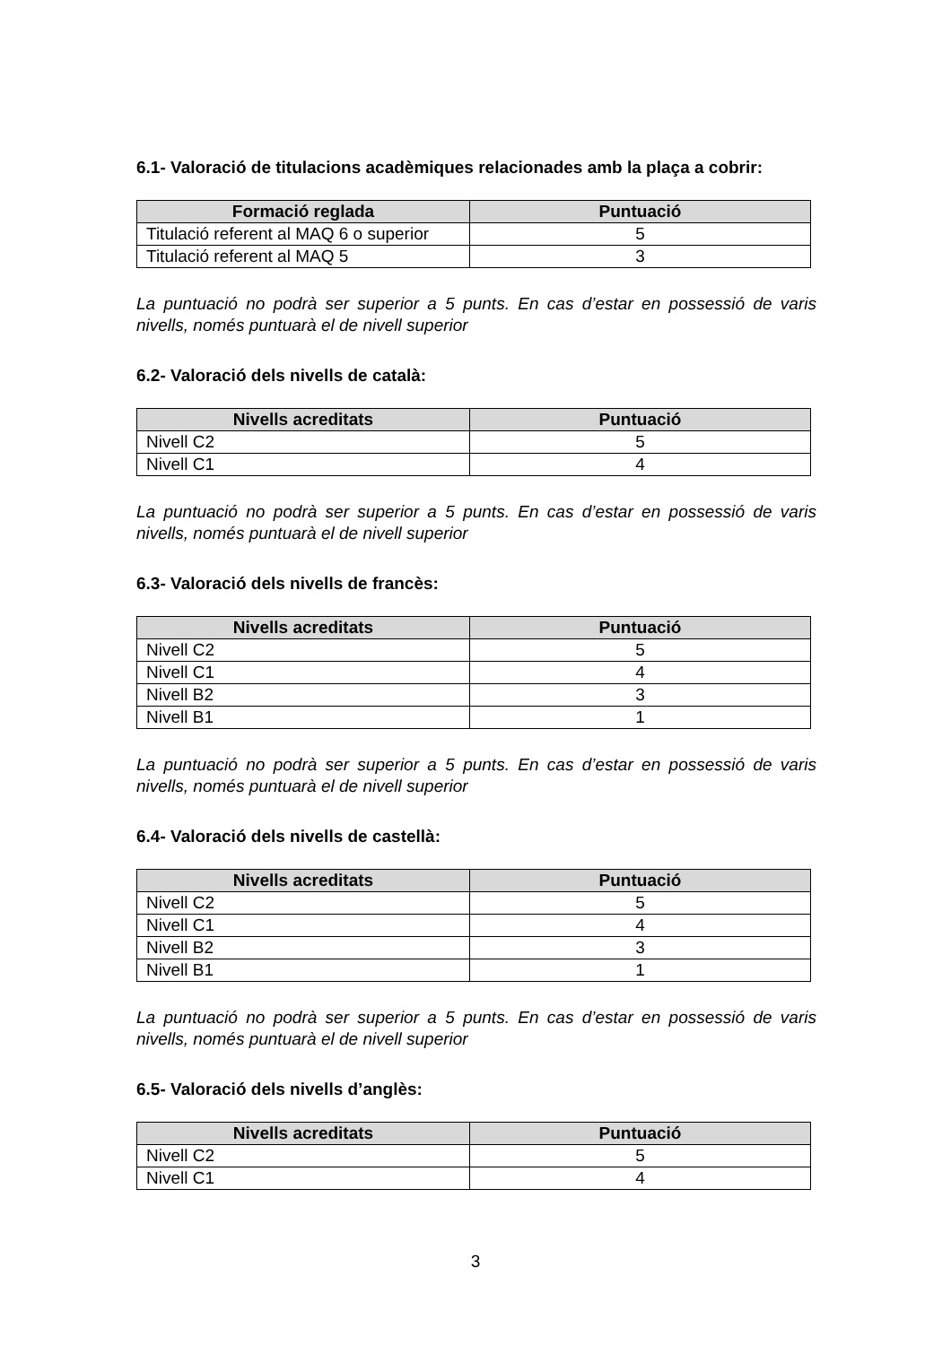6.1- Valoració de titulacions acadèmiques relacionades amb la plaça a cobrir:
| Formació reglada | Puntuació |
| --- | --- |
| Titulació referent al MAQ 6 o superior | 5 |
| Titulació referent al MAQ 5 | 3 |
La puntuació no podrà ser superior a 5 punts. En cas d’estar en possessió de varis nivells, només puntuarà el de nivell superior
6.2- Valoració dels nivells de català:
| Nivells acreditats | Puntuació |
| --- | --- |
| Nivell C2 | 5 |
| Nivell C1 | 4 |
La puntuació no podrà ser superior a 5 punts. En cas d’estar en possessió de varis nivells, només puntuarà el de nivell superior
6.3- Valoració dels nivells de francès:
| Nivells acreditats | Puntuació |
| --- | --- |
| Nivell C2 | 5 |
| Nivell C1 | 4 |
| Nivell B2 | 3 |
| Nivell B1 | 1 |
La puntuació no podrà ser superior a 5 punts. En cas d’estar en possessió de varis nivells, només puntuarà el de nivell superior
6.4- Valoració dels nivells de castellà:
| Nivells acreditats | Puntuació |
| --- | --- |
| Nivell C2 | 5 |
| Nivell C1 | 4 |
| Nivell B2 | 3 |
| Nivell B1 | 1 |
La puntuació no podrà ser superior a 5 punts. En cas d’estar en possessió de varis nivells, només puntuarà el de nivell superior
6.5- Valoració dels nivells d’anglès:
| Nivells acreditats | Puntuació |
| --- | --- |
| Nivell C2 | 5 |
| Nivell C1 | 4 |
3